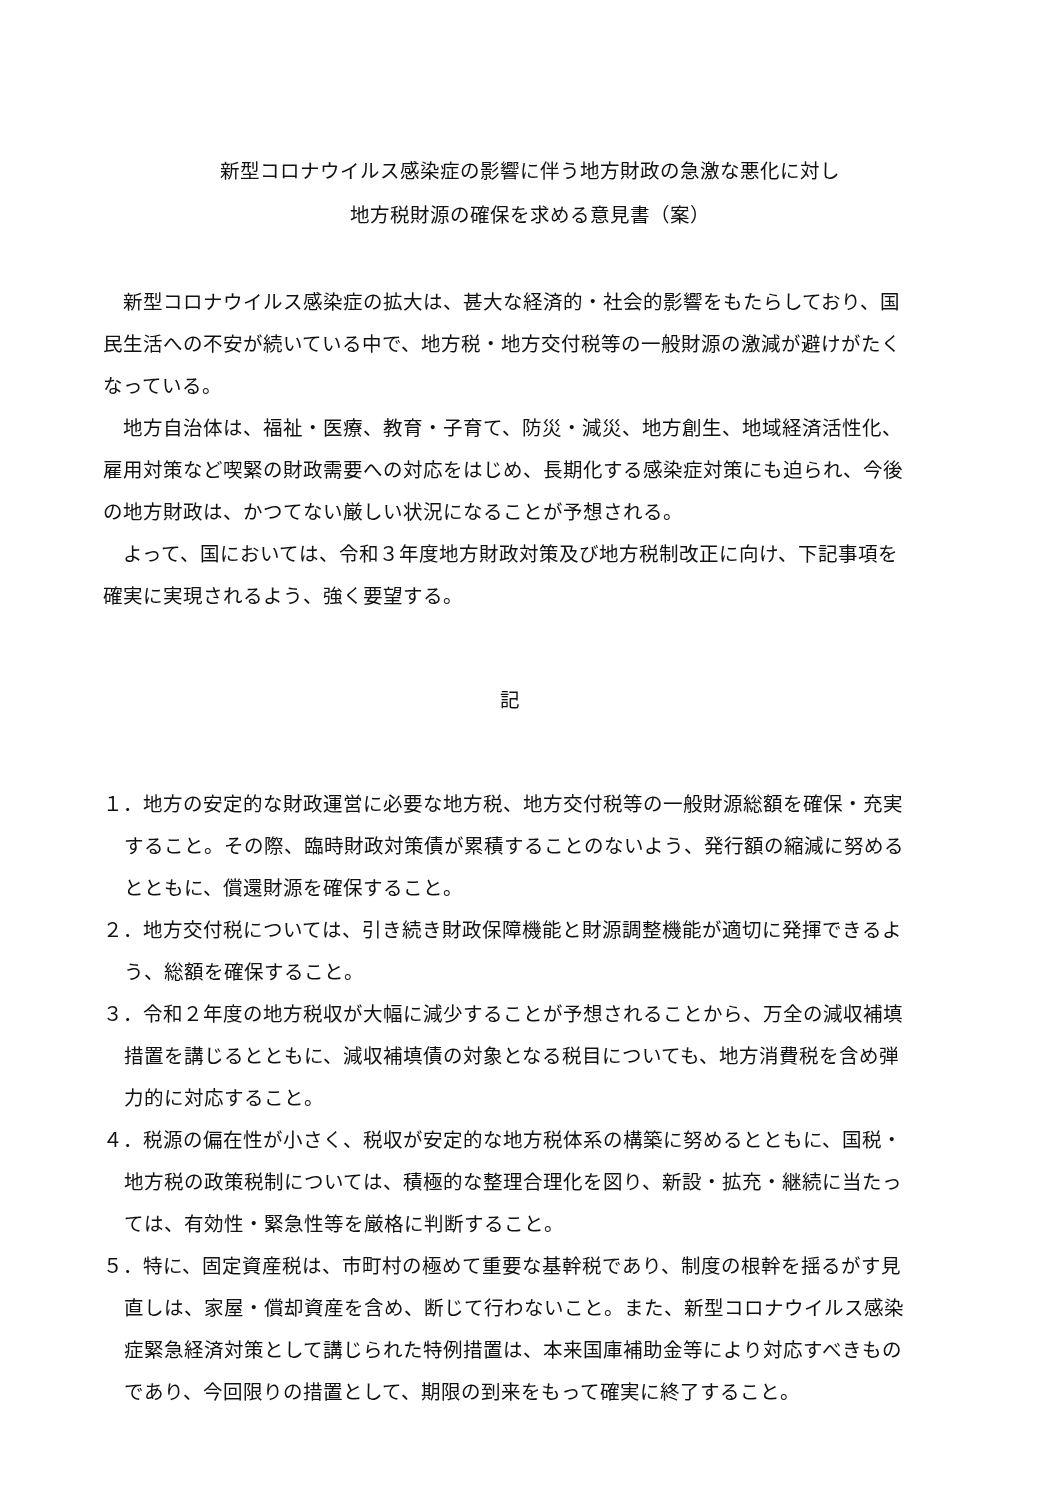新型コロナウイルス感染症の影響に伴う地方財政の急激な悪化に対し
地方税財源の確保を求める意見書（案）
新型コロナウイルス感染症の拡大は、甚大な経済的・社会的影響をもたらしており、国民生活への不安が続いている中で、地方税・地方交付税等の一般財源の激減が避けがたくなっている。
地方自治体は、福祉・医療、教育・子育て、防災・減災、地方創生、地域経済活性化、雇用対策など喫緊の財政需要への対応をはじめ、長期化する感染症対策にも迫られ、今後の地方財政は、かつてない厳しい状況になることが予想される。
よって、国においては、令和３年度地方財政対策及び地方税制改正に向け、下記事項を確実に実現されるよう、強く要望する。
記
１．地方の安定的な財政運営に必要な地方税、地方交付税等の一般財源総額を確保・充実すること。その際、臨時財政対策債が累積することのないよう、発行額の縮減に努めるとともに、償還財源を確保すること。
２．地方交付税については、引き続き財政保障機能と財源調整機能が適切に発揮できるよう、総額を確保すること。
３．令和２年度の地方税収が大幅に減少することが予想されることから、万全の減収補填措置を講じるとともに、減収補填債の対象となる税目についても、地方消費税を含め弾力的に対応すること。
４．税源の偏在性が小さく、税収が安定的な地方税体系の構築に努めるとともに、国税・地方税の政策税制については、積極的な整理合理化を図り、新設・拡充・継続に当たっては、有効性・緊急性等を厳格に判断すること。
５．特に、固定資産税は、市町村の極めて重要な基幹税であり、制度の根幹を揺るがす見直しは、家屋・償却資産を含め、断じて行わないこと。また、新型コロナウイルス感染症緊急経済対策として講じられた特例措置は、本来国庫補助金等により対応すべきものであり、今回限りの措置として、期限の到来をもって確実に終了すること。